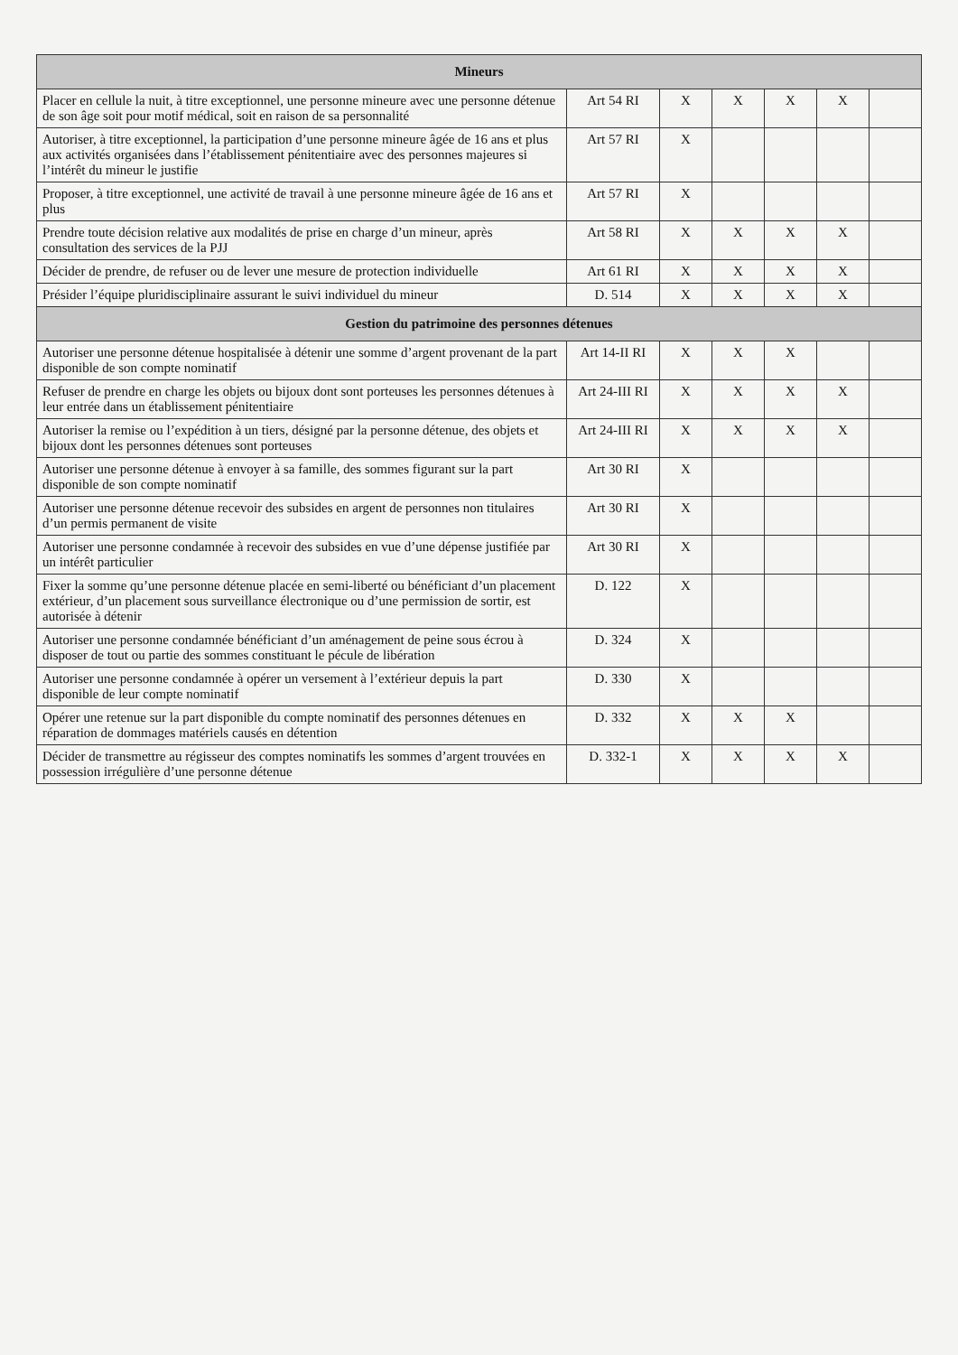| Mineurs | | | | | | |
| --- | --- | --- | --- | --- | --- | --- |
| Placer en cellule la nuit, à titre exceptionnel, une personne mineure avec une personne détenue de son âge soit pour motif médical, soit en raison de sa personnalité | Art 54 RI | X | X | X | X | |
| Autoriser, à titre exceptionnel, la participation d’une personne mineure âgée de 16 ans et plus aux activités organisées dans l’établissement pénitentiaire avec des personnes majeures si l’intérêt du mineur le justifie | Art 57 RI | X | | | | |
| Proposer, à titre exceptionnel, une activité de travail à une personne mineure âgée de 16 ans et plus | Art 57 RI | X | | | | |
| Prendre toute décision relative aux modalités de prise en charge d’un mineur, après consultation des services de la PJJ | Art 58 RI | X | X | X | X | |
| Décider de prendre, de refuser ou de lever une mesure de protection individuelle | Art 61 RI | X | X | X | X | |
| Présider l’équipe pluridisciplinaire assurant le suivi individuel du mineur | D. 514 | X | X | X | X | |
| Gestion du patrimoine des personnes détenues | | | | | | |
| Autoriser une personne détenue hospitalisée à détenir une somme d’argent provenant de la part disponible de son compte nominatif | Art 14-II RI | X | X | X | | |
| Refuser de prendre en charge les objets ou bijoux dont sont porteuses les personnes détenues à leur entrée dans un établissement pénitentiaire | Art 24-III RI | X | X | X | X | |
| Autoriser la remise ou l’expédition à un tiers, désigné par la personne détenue, des objets et bijoux dont les personnes détenues sont porteuses | Art 24-III RI | X | X | X | X | |
| Autoriser une personne détenue à envoyer à sa famille, des sommes figurant sur la part disponible de son compte nominatif | Art 30 RI | X | | | | |
| Autoriser une personne détenue recevoir des subsides en argent de personnes non titulaires d’un permis permanent de visite | Art 30 RI | X | | | | |
| Autoriser une personne condamnée à recevoir des subsides en vue d’une dépense justifiée par un intérêt particulier | Art 30 RI | X | | | | |
| Fixer la somme qu’une personne détenue placée en semi-liberté ou bénéficiant d’un placement extérieur, d’un placement sous surveillance électronique ou d’une permission de sortir, est autorisée à détenir | D. 122 | X | | | | |
| Autoriser une personne condamnée bénéficiant d’un aménagement de peine sous écrou à disposer de tout ou partie des sommes constituant le pécule de libération | D. 324 | X | | | | |
| Autoriser une personne condamnée à opérer un versement à l’extérieur depuis la part disponible de leur compte nominatif | D. 330 | X | | | | |
| Opérer une retenue sur la part disponible du compte nominatif des personnes détenues en réparation de dommages matériels causés en détention | D. 332 | X | X | X | | |
| Décider de transmettre au régisseur des comptes nominatifs les sommes d’argent trouvées en possession irrégulière d’une personne détenue | D. 332-1 | X | X | X | X | |